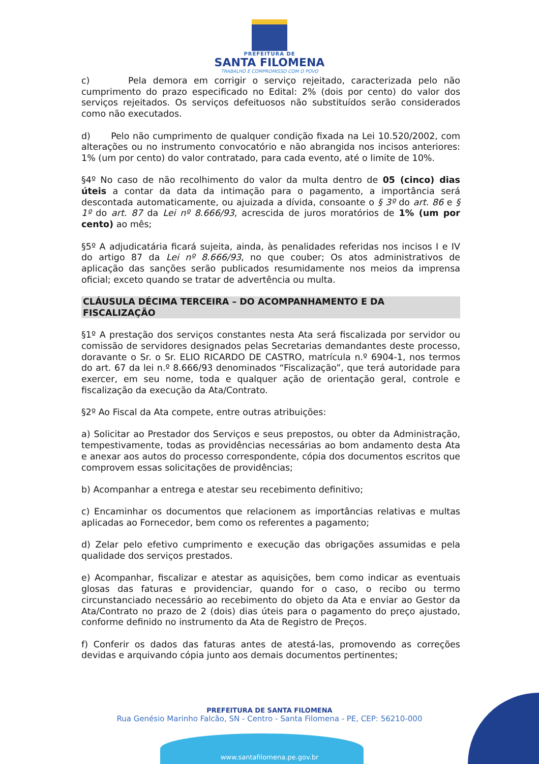PREFEITURA DE
SANTA FILOMENA
TRABALHO E COMPROMISSO COM O POVO
c) Pela demora em corrigir o serviço rejeitado, caracterizada pelo não cumprimento do prazo especificado no Edital: 2% (dois por cento) do valor dos serviços rejeitados. Os serviços defeituosos não substituídos serão considerados como não executados.
d) Pelo não cumprimento de qualquer condição fixada na Lei 10.520/2002, com alterações ou no instrumento convocatório e não abrangida nos incisos anteriores: 1% (um por cento) do valor contratado, para cada evento, até o limite de 10%.
§4º No caso de não recolhimento do valor da multa dentro de 05 (cinco) dias úteis a contar da data da intimação para o pagamento, a importância será descontada automaticamente, ou ajuizada a dívida, consoante o § 3º do art. 86 e § 1º do art. 87 da Lei nº 8.666/93, acrescida de juros moratórios de 1% (um por cento) ao mês;
§5º A adjudicatária ficará sujeita, ainda, às penalidades referidas nos incisos I e IV do artigo 87 da Lei nº 8.666/93, no que couber; Os atos administrativos de aplicação das sanções serão publicados resumidamente nos meios da imprensa oficial; exceto quando se tratar de advertência ou multa.
CLÁUSULA DÉCIMA TERCEIRA – DO ACOMPANHAMENTO E DA FISCALIZAÇÃO
§1º A prestação dos serviços constantes nesta Ata será fiscalizada por servidor ou comissão de servidores designados pelas Secretarias demandantes deste processo, doravante o Sr. o Sr. ELIO RICARDO DE CASTRO, matrícula n.º 6904-1, nos termos do art. 67 da lei n.º 8.666/93 denominados “Fiscalização”, que terá autoridade para exercer, em seu nome, toda e qualquer ação de orientação geral, controle e fiscalização da execução da Ata/Contrato.
§2º Ao Fiscal da Ata compete, entre outras atribuições:
a) Solicitar ao Prestador dos Serviços e seus prepostos, ou obter da Administração, tempestivamente, todas as providências necessárias ao bom andamento desta Ata e anexar aos autos do processo correspondente, cópia dos documentos escritos que comprovem essas solicitações de providências;
b) Acompanhar a entrega e atestar seu recebimento definitivo;
c) Encaminhar os documentos que relacionem as importâncias relativas e multas aplicadas ao Fornecedor, bem como os referentes a pagamento;
d) Zelar pelo efetivo cumprimento e execução das obrigações assumidas e pela qualidade dos serviços prestados.
e) Acompanhar, fiscalizar e atestar as aquisições, bem como indicar as eventuais glosas das faturas e providenciar, quando for o caso, o recibo ou termo circunstanciado necessário ao recebimento do objeto da Ata e enviar ao Gestor da Ata/Contrato no prazo de 2 (dois) dias úteis para o pagamento do preço ajustado, conforme definido no instrumento da Ata de Registro de Preços.
f) Conferir os dados das faturas antes de atestá-las, promovendo as correções devidas e arquivando cópia junto aos demais documentos pertinentes;
PREFEITURA DE SANTA FILOMENA
Rua Genésio Marinho Falcão, SN - Centro - Santa Filomena - PE, CEP: 56210-000
www.santafilomena.pe.gov.br